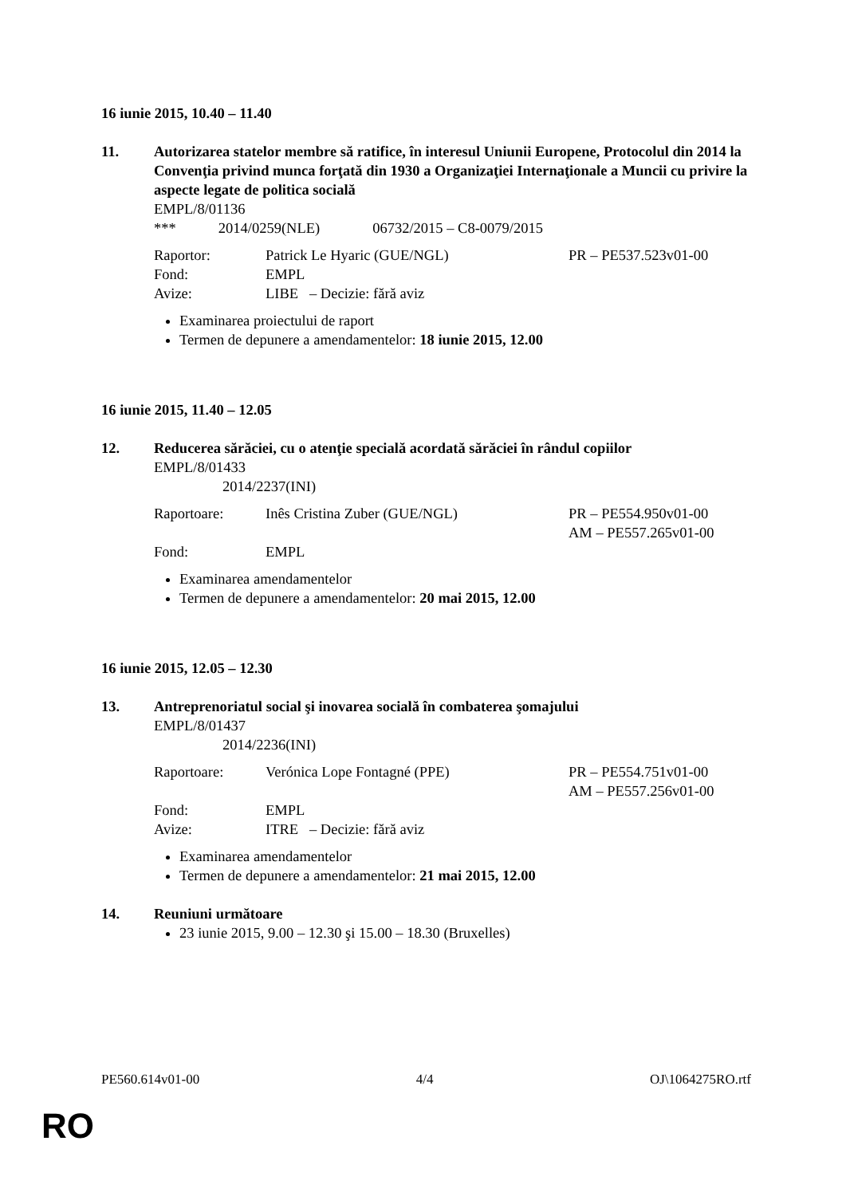16 iunie 2015, 10.40 – 11.40
11. Autorizarea statelor membre să ratifice, în interesul Uniunii Europene, Protocolul din 2014 la Convenţia privind munca forţată din 1930 a Organizaţiei Internaţionale a Muncii cu privire la aspecte legate de politica socială
EMPL/8/01136
*** 2014/0259(NLE) 06732/2015 – C8-0079/2015
| Raportor: | Patrick Le Hyaric (GUE/NGL) | PR – PE537.523v01-00 |
| Fond: | EMPL | |
| Avize: | LIBE – Decizie: fără aviz | |
Examinarea proiectului de raport
Termen de depunere a amendamentelor: 18 iunie 2015, 12.00
16 iunie 2015, 11.40 – 12.05
12. Reducerea sărăciei, cu o atenţie specială acordată sărăciei în rândul copiilor
EMPL/8/01433
2014/2237(INI)
| Raportoare: | Inês Cristina Zuber (GUE/NGL) | PR – PE554.950v01-00 AM – PE557.265v01-00 |
| Fond: | EMPL | |
Examinarea amendamentelor
Termen de depunere a amendamentelor: 20 mai 2015, 12.00
16 iunie 2015, 12.05 – 12.30
13. Antreprenoriatul social şi inovarea socială în combaterea şomajului
EMPL/8/01437
2014/2236(INI)
| Raportoare: | Verónica Lope Fontagné (PPE) | PR – PE554.751v01-00 AM – PE557.256v01-00 |
| Fond: | EMPL | |
| Avize: | ITRE – Decizie: fără aviz | |
Examinarea amendamentelor
Termen de depunere a amendamentelor: 21 mai 2015, 12.00
14. Reuniuni următoare
23 iunie 2015, 9.00 – 12.30 şi 15.00 – 18.30 (Bruxelles)
PE560.614v01-00 4/4 OJ\1064275RO.rtf
RO